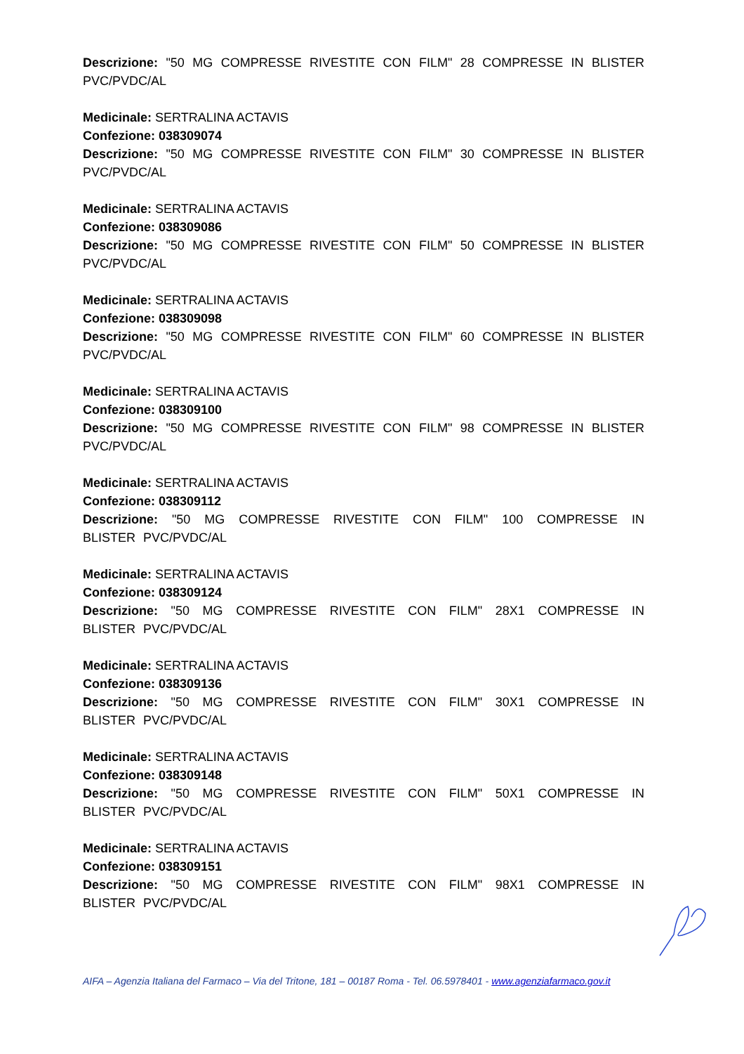Descrizione: "50 MG COMPRESSE RIVESTITE CON FILM" 28 COMPRESSE IN BLISTER PVC/PVDC/AL
Medicinale: SERTRALINA ACTAVIS
Confezione: 038309074
Descrizione: "50 MG COMPRESSE RIVESTITE CON FILM" 30 COMPRESSE IN BLISTER PVC/PVDC/AL
Medicinale: SERTRALINA ACTAVIS
Confezione: 038309086
Descrizione: "50 MG COMPRESSE RIVESTITE CON FILM" 50 COMPRESSE IN BLISTER PVC/PVDC/AL
Medicinale: SERTRALINA ACTAVIS
Confezione: 038309098
Descrizione: "50 MG COMPRESSE RIVESTITE CON FILM" 60 COMPRESSE IN BLISTER PVC/PVDC/AL
Medicinale: SERTRALINA ACTAVIS
Confezione: 038309100
Descrizione: "50 MG COMPRESSE RIVESTITE CON FILM" 98 COMPRESSE IN BLISTER PVC/PVDC/AL
Medicinale: SERTRALINA ACTAVIS
Confezione: 038309112
Descrizione: "50 MG COMPRESSE RIVESTITE CON FILM" 100 COMPRESSE IN BLISTER PVC/PVDC/AL
Medicinale: SERTRALINA ACTAVIS
Confezione: 038309124
Descrizione: "50 MG COMPRESSE RIVESTITE CON FILM" 28X1 COMPRESSE IN BLISTER PVC/PVDC/AL
Medicinale: SERTRALINA ACTAVIS
Confezione: 038309136
Descrizione: "50 MG COMPRESSE RIVESTITE CON FILM" 30X1 COMPRESSE IN BLISTER PVC/PVDC/AL
Medicinale: SERTRALINA ACTAVIS
Confezione: 038309148
Descrizione: "50 MG COMPRESSE RIVESTITE CON FILM" 50X1 COMPRESSE IN BLISTER PVC/PVDC/AL
Medicinale: SERTRALINA ACTAVIS
Confezione: 038309151
Descrizione: "50 MG COMPRESSE RIVESTITE CON FILM" 98X1 COMPRESSE IN BLISTER PVC/PVDC/AL
AIFA – Agenzia Italiana del Farmaco – Via del Tritone, 181 – 00187 Roma - Tel. 06.5978401 - www.agenziafarmaco.gov.it